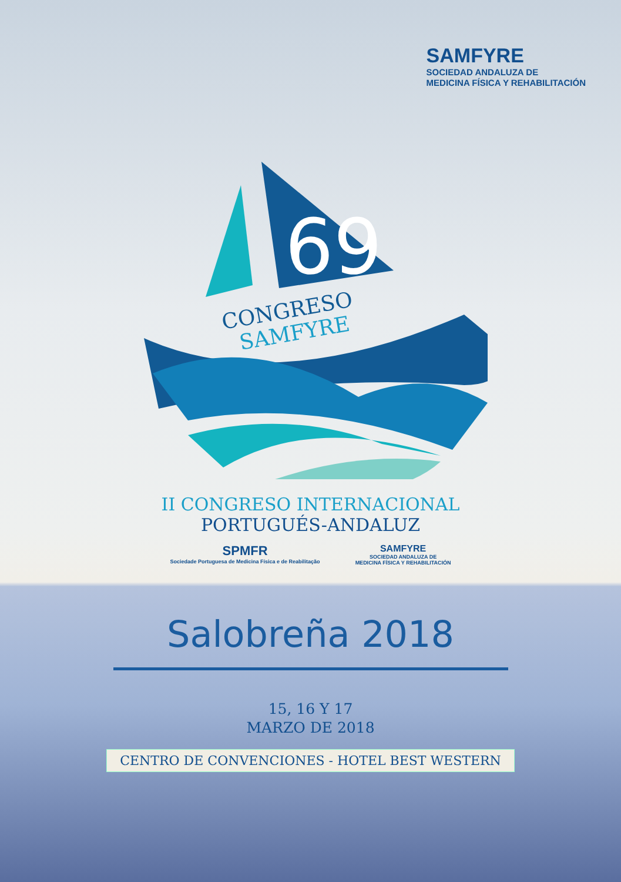SAMFYRE
SOCIEDAD ANDALUZA DE
MEDICINA FÍSICA Y REHABILITACIÓN
69
CONGRESO
SAMFYRE
II CONGRESO INTERNACIONAL
PORTUGUÉS-ANDALUZ
SPMFR
Sociedade Portuguesa de Medicina Física e de Reabilitação
SAMFYRE
SOCIEDAD ANDALUZA DE
MEDICINA FÍSICA Y REHABILITACIÓN
Salobreña 2018
15, 16 Y 17
MARZO DE 2018
CENTRO DE CONVENCIONES - HOTEL BEST WESTERN